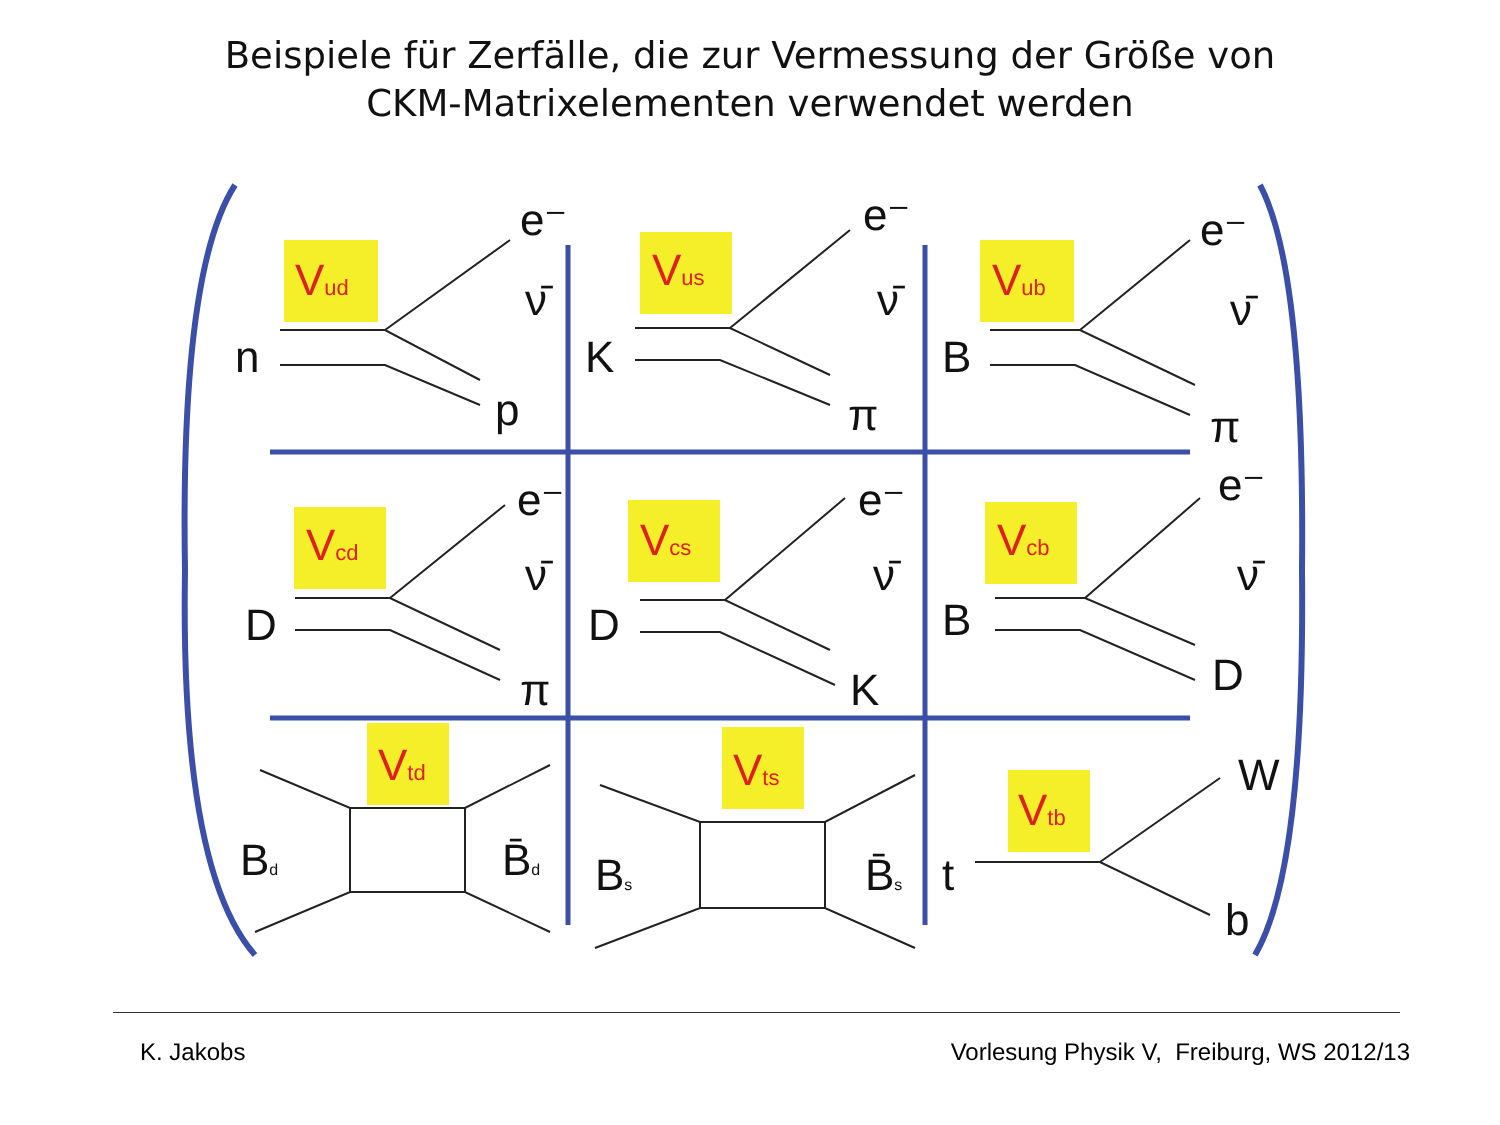Beispiele für Zerfälle, die zur Vermessung der Größe von
CKM-Matrixelementen verwendet werden
Vud
Vus
Vub
Vcd
Vcs
Vcb
Vtd
Vts
Vtb
e⁻
ν̄
n
p
e⁻
ν̄
K
π
e⁻
ν̄
B
π
e⁻
ν̄
D
π
e⁻
ν̄
D
K
e⁻
ν̄
B
D
Bd
B̄d
Bs
B̄s
W
t
b
K. Jakobs Vorlesung Physik V, Freiburg, WS 2012/13